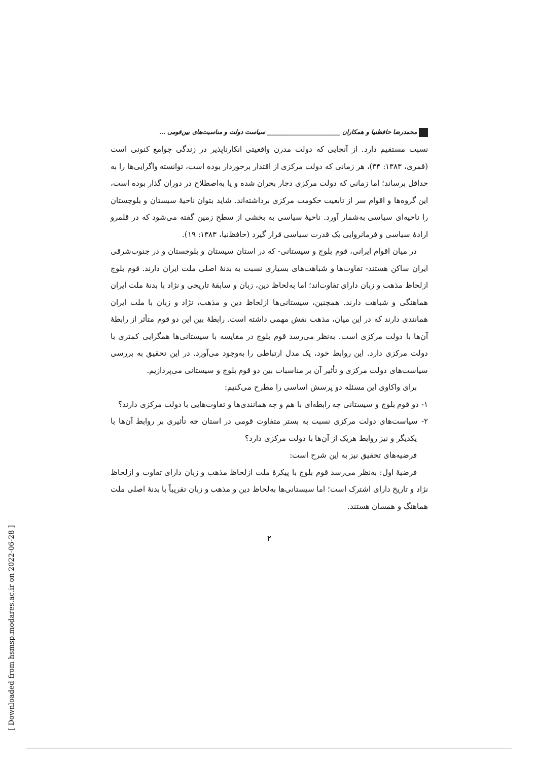محمدرضا حافظنیا و همکاران ________________________ سیاست دولت و مناسبت‌های بین‌قومی ...
نسبت مستقیم دارد. از آنجایی که دولت مدرن واقعیتی انکارناپذیر در زندگی جوامع کنونی است (قمری، ۱۳۸۳: ۳۴)، هر زمانی که دولت مرکزی از اقتدار برخوردار بوده است، توانسته واگرایی‌ها را به حداقل برساند؛ اما زمانی که دولت مرکزی دچار بحران شده و یا به‌اصطلاح در دوران گذار بوده است، این گروه‌ها و اقوام سر از تابعیت حکومت مرکزی برداشته‌اند. شاید بتوان ناحیهٔ سیستان و بلوچستان را ناحیه‌ای سیاسی به‌شمار آورد. ناحیهٔ سیاسی به بخشی از سطح زمین گفته می‌شود که در قلمرو ارادهٔ سیاسی و فرمانروایی یک قدرت سیاسی قرار گیرد (حافظ‌نیا، ۱۳۸۳: ۱۹).
در میان اقوام ایرانی، قوم بلوچ و سیستانی- که در استان سیستان و بلوچستان و در جنوب‌شرقی ایران ساکن هستند- تفاوت‌ها و شباهت‌های بسیاری نسبت به بدنهٔ اصلی ملت ایران دارند. قوم بلوچ ازلحاظ مذهب و زبان دارای تفاوت‌اند؛ اما به‌لحاظ دین، زبان و سابقهٔ تاریخی و نژاد با بدنهٔ ملت ایران هماهنگی و شباهت دارند. همچنین، سیستانی‌ها ازلحاظ دین و مذهب، نژاد و زبان با ملت ایران همانندی دارند که در این میان، مذهب نقش مهمی داشته است. رابطهٔ بین این دو قوم متأثر از رابطهٔ آن‌ها با دولت مرکزی است. به‌نظر می‌رسد قوم بلوچ در مقایسه با سیستانی‌ها همگرایی کمتری با دولت مرکزی دارد. این روابط خود، یک مدل ارتباطی را به‌وجود می‌آورد. در این تحقیق به بررسی سیاست‌های دولت مرکزی و تأثیر آن بر مناسبات بین دو قوم بلوچ و سیستانی می‌پردازیم.
برای واکاوی این مسئله دو پرسش اساسی را مطرح می‌کنیم:
۱- دو قوم بلوچ و سیستانی چه رابطه‌ای با هم و چه همانندی‌ها و تفاوت‌هایی با دولت مرکزی دارند؟
۲- سیاست‌های دولت مرکزی نسبت به بستر متفاوت قومی در استان چه تأثیری بر روابط آن‌ها با یکدیگر و نیز روابط هریک از آن‌ها با دولت مرکزی دارد؟
فرضیه‌های تحقیق نیز به این شرح است:
فرضیهٔ اول: به‌نظر می‌رسد قوم بلوچ با پیکرهٔ ملت ازلحاظ مذهب و زبان دارای تفاوت و ازلحاظ نژاد و تاریخ دارای اشترک است؛ اما سیستانی‌ها به‌لحاظ دین و مذهب و زبان تقریباً با بدنهٔ اصلی ملت هماهنگ و همسان هستند.
۲
[ Downloaded from hsmsp.modares.ac.ir on 2022-06-28 ]